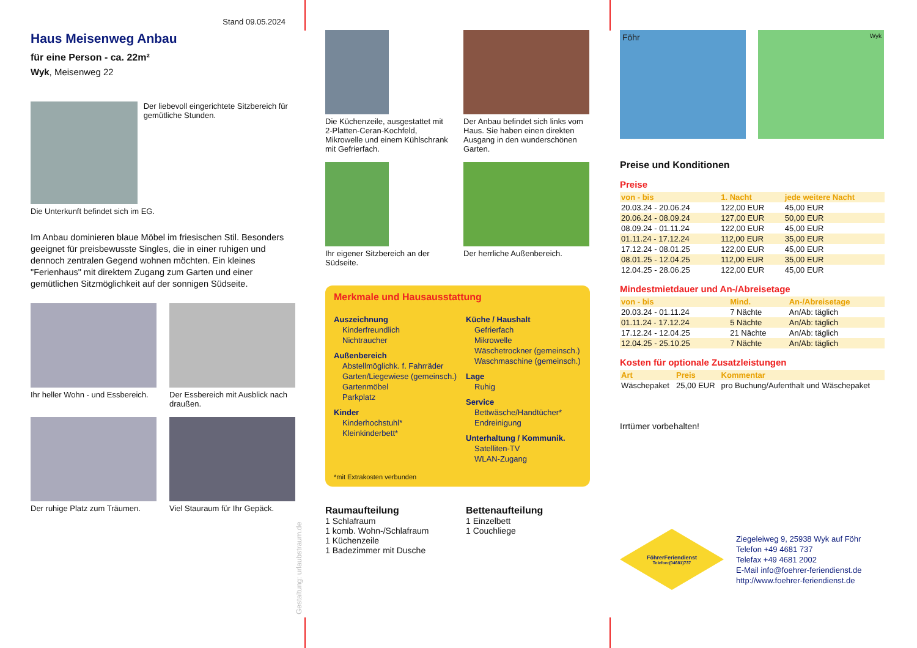Stand 09.05.2024
Haus Meisenweg Anbau
für eine Person - ca. 22m²
Wyk, Meisenweg 22
Der liebevoll eingerichtete Sitzbereich für gemütliche Stunden.
Die Unterkunft befindet sich im EG.
Im Anbau dominieren blaue Möbel im friesischen Stil. Besonders geeignet für preisbewusste Singles, die in einer ruhigen und dennoch zentralen Gegend wohnen möchten. Ein kleines "Ferienhaus" mit direktem Zugang zum Garten und einer gemütlichen Sitzmöglichkeit auf der sonnigen Südseite.
Ihr heller Wohn - und Essbereich.
Der Essbereich mit Ausblick nach draußen.
Der ruhige Platz zum Träumen.
Viel Stauraum für Ihr Gepäck.
Gestaltung: urlaubstraum.de
Die Küchenzeile, ausgestattet mit 2-Platten-Ceran-Kochfeld, Mikrowelle und einem Kühlschrank mit Gefrierfach.
Der Anbau befindet sich links vom Haus. Sie haben einen direkten Ausgang in den wunderschönen Garten.
Ihr eigener Sitzbereich an der Südseite.
Der herrliche Außenbereich.
Merkmale und Hausausstattung
Auszeichnung
Kinderfreundlich
Nichtraucher
Außenbereich
Abstellmöglichk. f. Fahrräder
Garten/Liegewiese (gemeinsch.)
Gartenmöbel
Parkplatz
Kinder
Kinderhochstuhl*
Kleinkinderbett*
Küche / Haushalt
Gefrierfach
Mikrowelle
Wäschetrockner (gemeinsch.)
Waschmaschine (gemeinsch.)
Lage
Ruhig
Service
Bettwäsche/Handtücher*
Endreinigung
Unterhaltung / Kommunik.
Satelliten-TV
WLAN-Zugang
*mit Extrakosten verbunden
Raumaufteilung
1 Schlafraum
1 komb. Wohn-/Schlafraum
1 Küchenzeile
1 Badezimmer mit Dusche
Bettenaufteilung
1 Einzelbett
1 Couchliege
Föhr
Wyk
Preise und Konditionen
Preise
| von - bis | 1. Nacht | jede weitere Nacht |
| --- | --- | --- |
| 20.03.24 - 20.06.24 | 122,00 EUR | 45,00 EUR |
| 20.06.24 - 08.09.24 | 127,00 EUR | 50,00 EUR |
| 08.09.24 - 01.11.24 | 122,00 EUR | 45,00 EUR |
| 01.11.24 - 17.12.24 | 112,00 EUR | 35,00 EUR |
| 17.12.24 - 08.01.25 | 122,00 EUR | 45,00 EUR |
| 08.01.25 - 12.04.25 | 112,00 EUR | 35,00 EUR |
| 12.04.25 - 28.06.25 | 122,00 EUR | 45,00 EUR |
Mindestmietdauer und An-/Abreisetage
| von - bis | Mind. | An-/Abreisetage |
| --- | --- | --- |
| 20.03.24 - 01.11.24 | 7 Nächte | An/Ab: täglich |
| 01.11.24 - 17.12.24 | 5 Nächte | An/Ab: täglich |
| 17.12.24 - 12.04.25 | 21 Nächte | An/Ab: täglich |
| 12.04.25 - 25.10.25 | 7 Nächte | An/Ab: täglich |
Kosten für optionale Zusatzleistungen
| Art | Preis | Kommentar |
| --- | --- | --- |
| Wäschepaket | 25,00 EUR | pro Buchung/Aufenthalt und Wäschepaket |
Irrtümer vorbehalten!
FöhrerFeriendienst
Telefon:(04681)737
Ziegeleiweg 9, 25938 Wyk auf Föhr
Telefon +49 4681 737
Telefax +49 4681 2002
E-Mail info@foehrer-feriendienst.de
http://www.foehrer-feriendienst.de